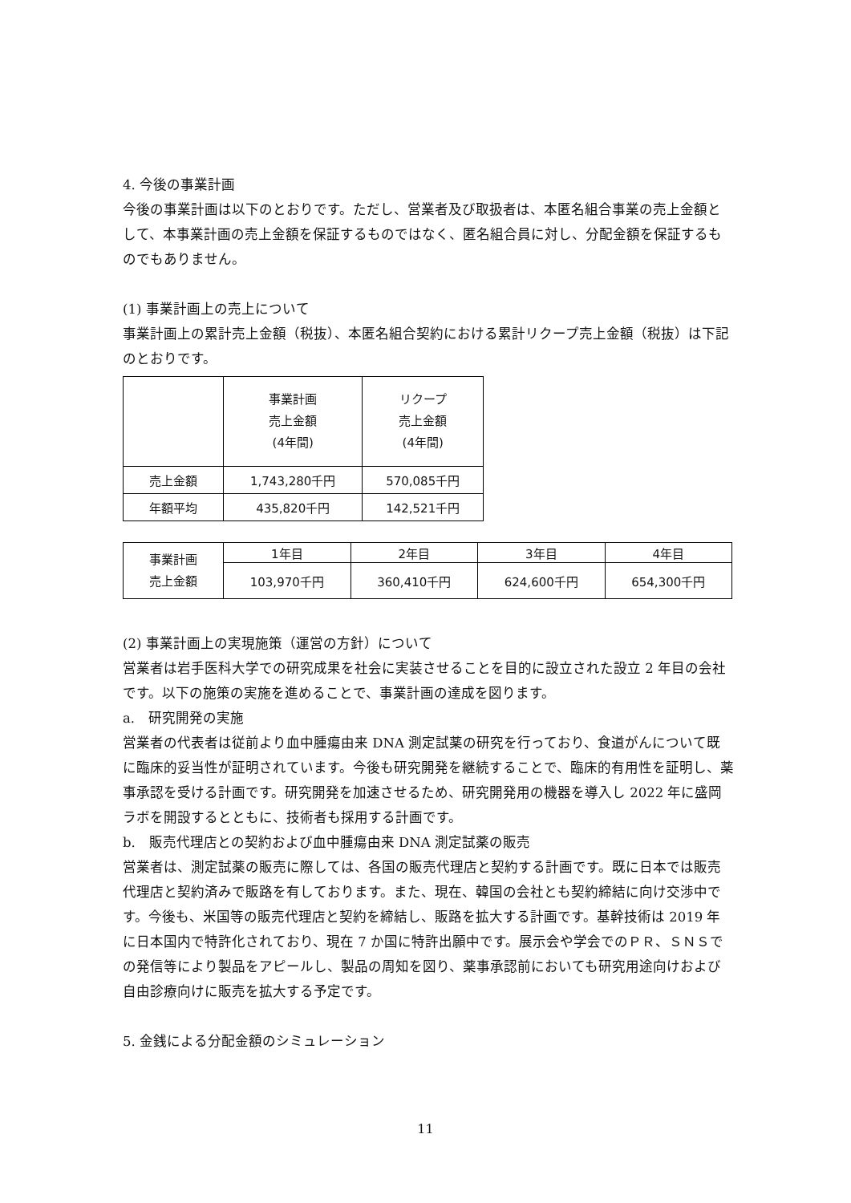4. 今後の事業計画
今後の事業計画は以下のとおりです。ただし、営業者及び取扱者は、本匿名組合事業の売上金額として、本事業計画の売上金額を保証するものではなく、匿名組合員に対し、分配金額を保証するものでもありません。
(1) 事業計画上の売上について
事業計画上の累計売上金額（税抜）、本匿名組合契約における累計リクープ売上金額（税抜）は下記のとおりです。
| | 事業計画 売上金額 (4年間) | リクープ 売上金額 (4年間) |
| --- | --- | --- |
| 売上金額 | 1,743,280千円 | 570,085千円 |
| 年額平均 | 435,820千円 | 142,521千円 |
| 事業計画 売上金額 | 1年目 | 2年目 | 3年目 | 4年目 |
| | 103,970千円 | 360,410千円 | 624,600千円 | 654,300千円 |
(2) 事業計画上の実現施策（運営の方針）について
営業者は岩手医科大学での研究成果を社会に実装させることを目的に設立された設立 2 年目の会社です。以下の施策の実施を進めることで、事業計画の達成を図ります。
a.　研究開発の実施
営業者の代表者は従前より血中腫瘍由来 DNA 測定試薬の研究を行っており、食道がんについて既に臨床的妥当性が証明されています。今後も研究開発を継続することで、臨床的有用性を証明し、薬事承認を受ける計画です。研究開発を加速させるため、研究開発用の機器を導入し 2022 年に盛岡ラボを開設するとともに、技術者も採用する計画です。
b.　販売代理店との契約および血中腫瘍由来 DNA 測定試薬の販売
営業者は、測定試薬の販売に際しては、各国の販売代理店と契約する計画です。既に日本では販売代理店と契約済みで販路を有しております。また、現在、韓国の会社とも契約締結に向け交渉中です。今後も、米国等の販売代理店と契約を締結し、販路を拡大する計画です。基幹技術は 2019 年に日本国内で特許化されており、現在 7 か国に特許出願中です。展示会や学会でのＰＲ、ＳＮＳでの発信等により製品をアピールし、製品の周知を図り、薬事承認前においても研究用途向けおよび自由診療向けに販売を拡大する予定です。
5. 金銭による分配金額のシミュレーション
11